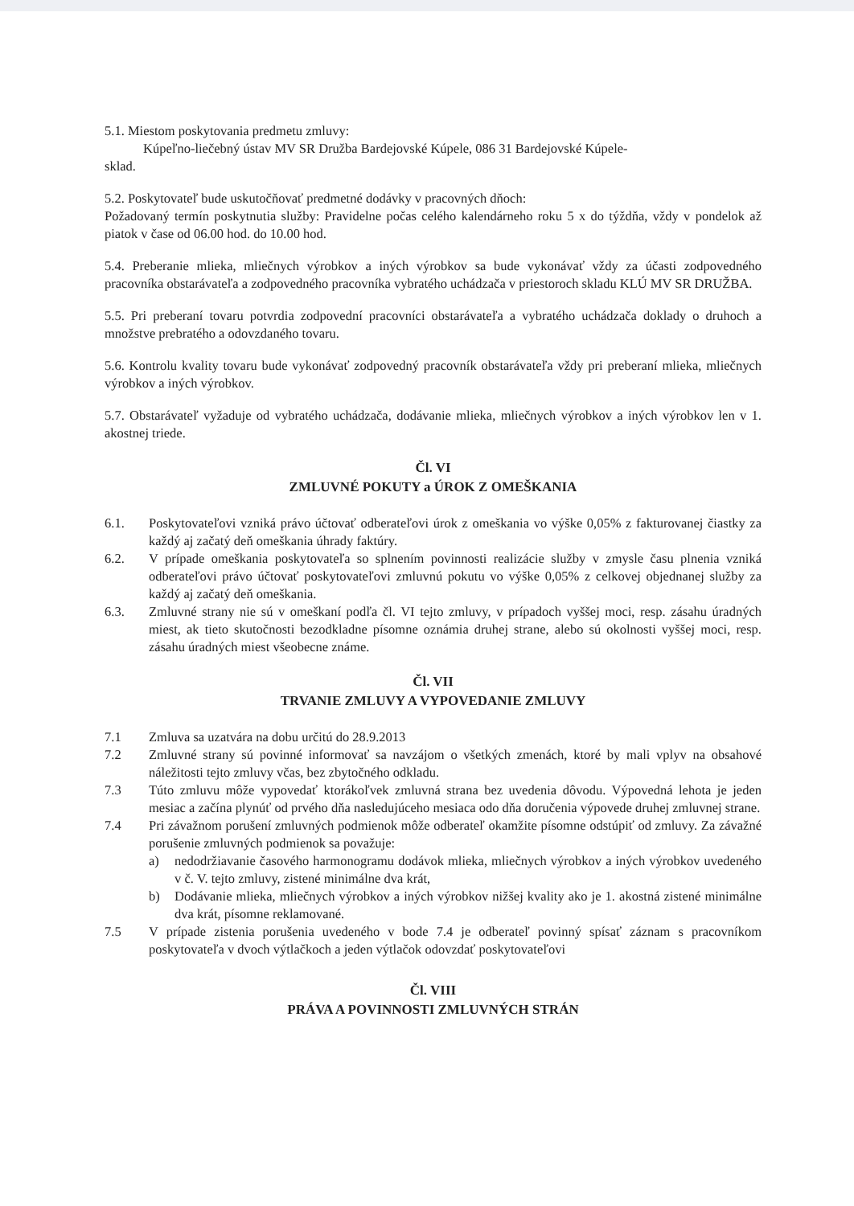5.1. Miestom poskytovania predmetu zmluvy:
Kúpeľno-liečebný ústav MV SR Družba Bardejovské Kúpele, 086 31 Bardejovské Kúpele-
sklad.
5.2. Poskytovateľ bude uskutočňovať predmetné dodávky v pracovných dňoch:
Požadovaný termín poskytnutia služby: Pravidelne počas celého kalendárneho roku 5 x do týždňa, vždy v pondelok až piatok v čase od 06.00 hod. do 10.00 hod.
5.4. Preberanie mlieka, mliečnych výrobkov a iných výrobkov sa bude vykonávať vždy za účasti zodpovedného pracovníka obstarávateľa a zodpovedného pracovníka vybratého uchádzača v priestoroch skladu KLÚ MV SR DRUŽBA.
5.5. Pri preberaní tovaru potvrdia zodpovední pracovníci obstarávateľa a vybratého uchádzača doklady o druhoch a množstve prebratého a odovzdaného tovaru.
5.6. Kontrolu kvality tovaru bude vykonávať zodpovedný pracovník obstarávateľa vždy pri preberaní mlieka, mliečnych výrobkov a iných výrobkov.
5.7. Obstarávateľ vyžaduje od vybratého uchádzača, dodávanie mlieka, mliečnych výrobkov a iných výrobkov len v 1. akostnej triede.
Čl. VI
ZMLUVNÉ POKUTY a ÚROK Z OMEŠKANIA
6.1. Poskytovateľovi vzniká právo účtovať odberateľovi úrok z omeškania vo výške 0,05% z fakturovanej čiastky za každý aj začatý deň omeškania úhrady faktúry.
6.2. V prípade omeškania poskytovateľa so splnením povinnosti realizácie služby v zmysle času plnenia vzniká odberateľovi právo účtovať poskytovateľovi zmluvnú pokutu vo výške 0,05% z celkovej objednanej služby za každý aj začatý deň omeškania.
6.3. Zmluvné strany nie sú v omeškaní podľa čl. VI tejto zmluvy, v prípadoch vyššej moci, resp. zásahu úradných miest, ak tieto skutočnosti bezodkladne písomne oznámia druhej strane, alebo sú okolnosti vyššej moci, resp. zásahu úradných miest všeobecne známe.
Čl. VII
TRVANIE ZMLUVY A VYPOVEDANIE ZMLUVY
7.1 Zmluva sa uzatvára na dobu určitú do 28.9.2013
7.2 Zmluvné strany sú povinné informovať sa navzájom o všetkých zmenách, ktoré by mali vplyv na obsahové náležitosti tejto zmluvy včas, bez zbytočného odkladu.
7.3 Túto zmluvu môže vypovedať ktorákoľvek zmluvná strana bez uvedenia dôvodu. Výpovedná lehota je jeden mesiac a začína plynúť od prvého dňa nasledujúceho mesiaca odo dňa doručenia výpovede druhej zmluvnej strane.
7.4 Pri závažnom porušení zmluvných podmienok môže odberateľ okamžite písomne odstúpiť od zmluvy. Za závažné porušenie zmluvných podmienok sa považuje:
a) nedodržiavanie časového harmonogramu dodávok mlieka, mliečnych výrobkov a iných výrobkov uvedeného v č. V. tejto zmluvy, zistené minimálne dva krát,
b) Dodávanie mlieka, mliečnych výrobkov a iných výrobkov nižšej kvality ako je 1. akostná zistené minimálne dva krát, písomne reklamované.
7.5 V prípade zistenia porušenia uvedeného v bode 7.4 je odberateľ povinný spísať záznam s pracovníkom poskytovateľa v dvoch výtlačkoch a jeden výtlačok odovzdať poskytovateľovi
Čl. VIII
PRÁVA A POVINNOSTI ZMLUVNÝCH STRÁN